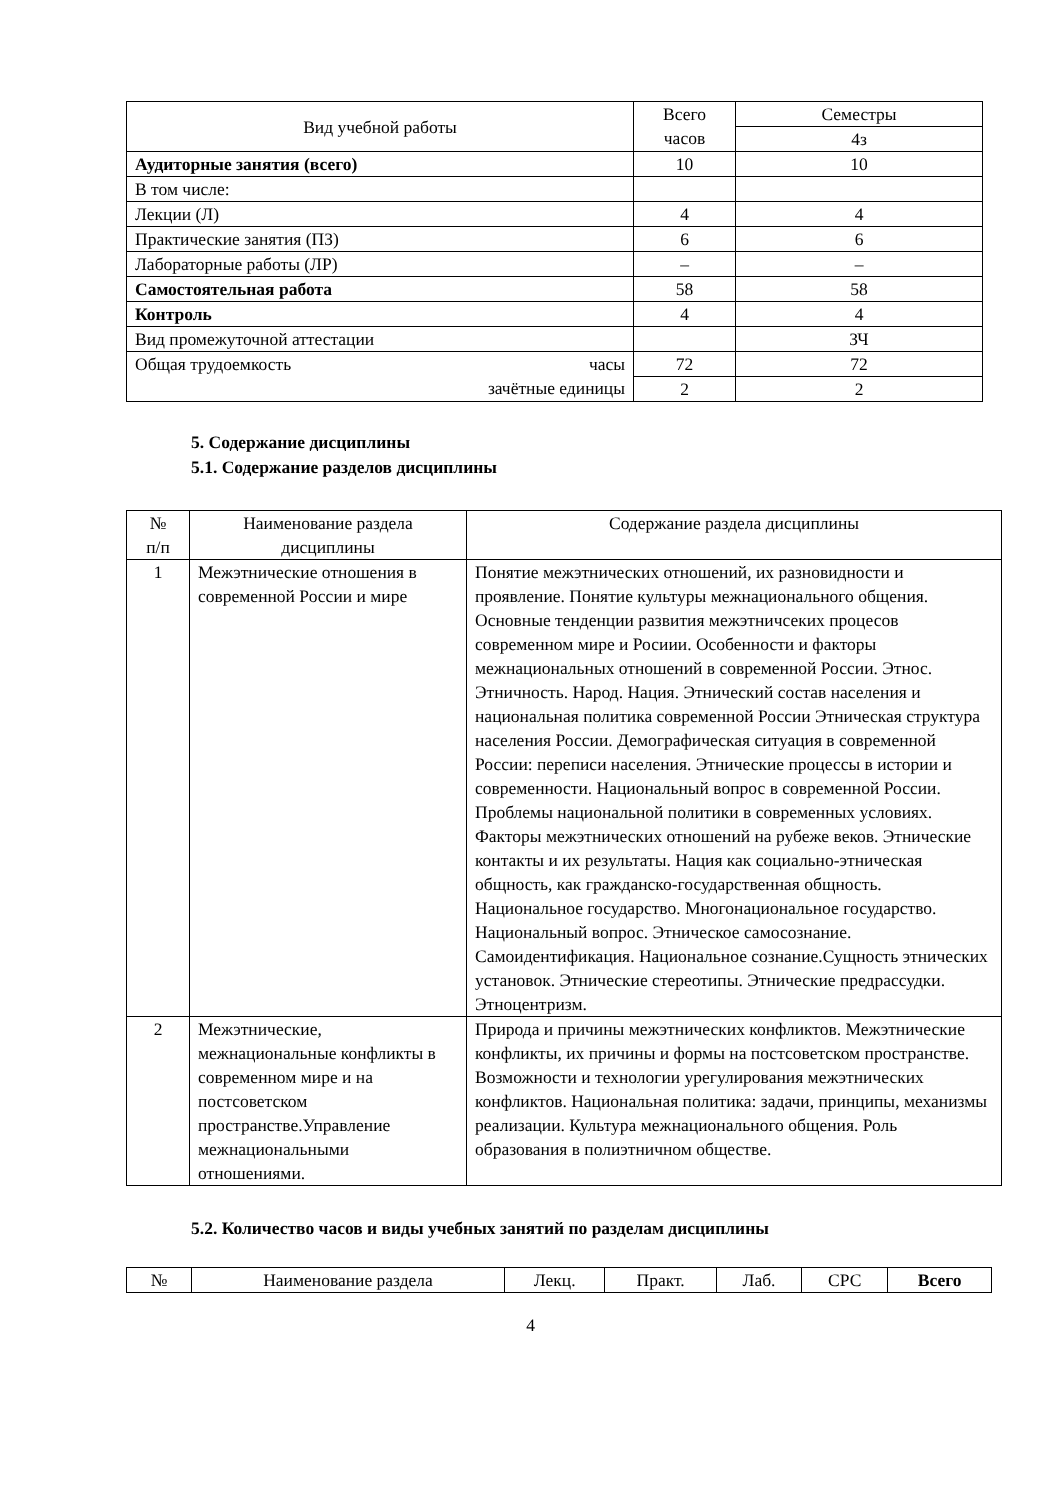| Вид учебной работы | Всего часов | Семестры |
| | | 4з |
| Аудиторные занятия (всего) | 10 | 10 |
| В том числе: | | |
| Лекции (Л) | 4 | 4 |
| Практические занятия (ПЗ) | 6 | 6 |
| Лабораторные работы (ЛР) | – | – |
| Самостоятельная работа | 58 | 58 |
| Контроль | 4 | 4 |
| Вид промежуточной аттестации | | ЗЧ |
| Общая трудоемкость часы зачётные единицы | 72 | 72 |
| | 2 | 2 |
5. Содержание дисциплины
5.1. Содержание разделов дисциплины
| № п/п | Наименование раздела дисциплины | Содержание раздела дисциплины |
| 1 | Межэтнические отношения в современной России и мире | Понятие межэтнических отношений, их разновидности и проявление. Понятие культуры межнационального общения. Основные тенденции развития межэтничсеких процесов современном мире и Росиии. Особенности и факторы межнациональных отношений в современной России. Этнос. Этничность. Народ. Нация. Этнический состав населения и национальная политика современной России Этническая структура населения России. Демографическая ситуация в современной России: переписи населения. Этнические процессы в истории и современности. Национальный вопрос в современной России. Проблемы национальной политики в современных условиях. Факторы межэтнических отношений на рубеже веков. Этнические контакты и их результаты. Нация как социально-этническая общность, как гражданско-государственная общность. Национальное государство. Многонациональное государство. Национальный вопрос. Этническое самосознание. Самоидентификация. Национальное сознание.Сущность этнических установок. Этнические стереотипы. Этнические предрассудки. Этноцентризм. |
| 2 | Межэтнические, межнациональные конфликты в современном мире и на постсоветском пространстве.Управление межнациональными отношениями. | Природа и причины межэтнических конфликтов. Межэтнические конфликты, их причины и формы на постсоветском пространстве. Возможности и технологии урегулирования межэтнических конфликтов. Национальная политика: задачи, принципы, механизмы реализации. Культура межнационального общения. Роль образования в полиэтничном обществе. |
5.2. Количество часов и виды учебных занятий по разделам дисциплины
| № | Наименование раздела | Лекц. | Практ. | Лаб. | СРС | Всего |
4